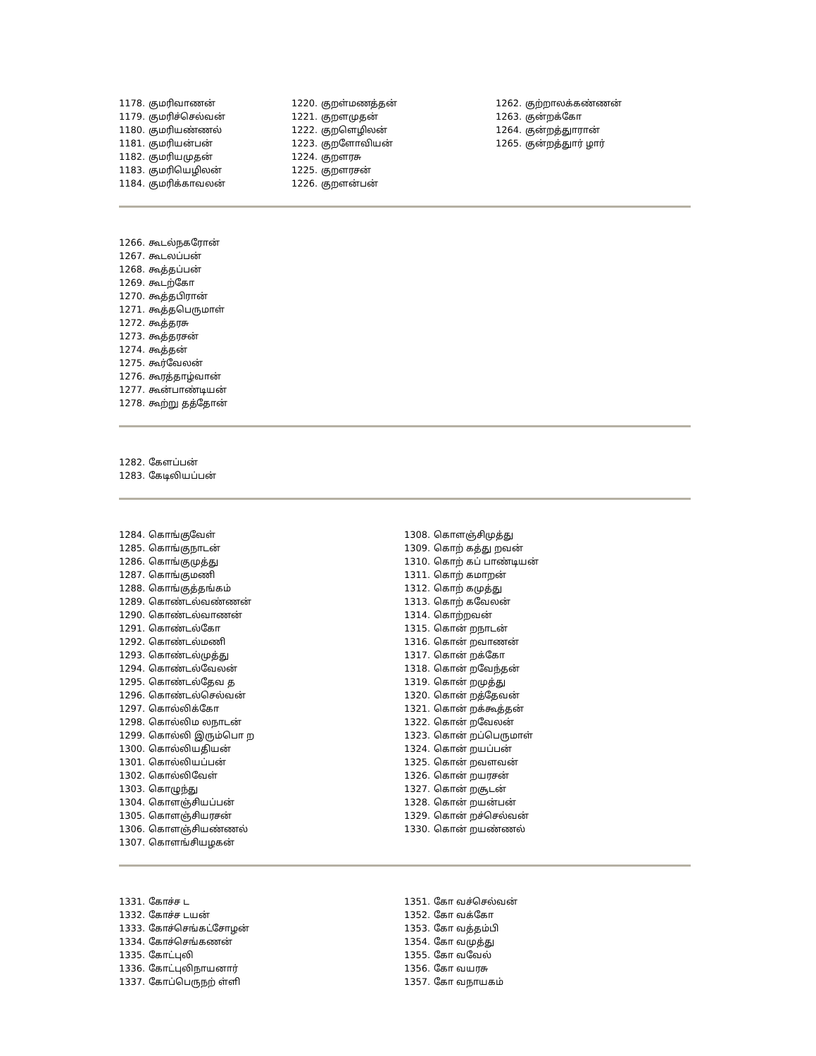1178. குமரிவாணன்
1179. குமரிச்செல்வன்
1180. குமரியண்ணல்
1181. குமரியன்பன்
1182. குமரியமுதன்
1183. குமரியெழிலன்
1184. குமரிக்காவலன்
1220. குறள்மணத்தன்
1221. குறளமுதன்
1222. குறளெழிலன்
1223. குறளோவியன்
1224. குறளரசு
1225. குறளரசன்
1226. குறளன்பன்
1262. குற்றாலக்கண்ணன்
1263. குன்றக்கோ
1264. குன்றத்துாரான்
1265. குன்றத்துார் ழார்
1266. கூடல்நகரோன்
1267. கூடலப்பன்
1268. கூத்தப்பன்
1269. கூடற்கோ
1270. கூத்தபிரான்
1271. கூத்தபெருமாள்
1272. கூத்தரசு
1273. கூத்தரசன்
1274. கூத்தன்
1275. கூர்வேலன்
1276. கூரத்தாழ்வான்
1277. கூன்பாண்டியன்
1278. கூற்று தத்தோன்
1282. கேளப்பன்
1283. கேடிலியப்பன்
1284. கொங்குவேள்
1285. கொங்குநாடன்
1286. கொங்குமுத்து
1287. கொங்குமணி
1288. கொங்குத்தங்கம்
1289. கொண்டல்வண்ணன்
1290. கொண்டல்வாணன்
1291. கொண்டல்கோ
1292. கொண்டல்மணி
1293. கொண்டல்முத்து
1294. கொண்டல்வேலன்
1295. கொண்டல்தேவ த
1296. கொண்டல்செல்வன்
1297. கொல்லிக்கோ
1298. கொல்லிம லநாடன்
1299. கொல்லி இரும்பொ ற
1300. கொல்லியதியன்
1301. கொல்லியப்பன்
1302. கொல்லிவேள்
1303. கொழுந்து
1304. கொளஞ்சியப்பன்
1305. கொளஞ்சியரசன்
1306. கொளஞ்சியண்ணல்
1307. கொளங்சியழகன்
1308. கொளஞ்சிமுத்து
1309. கொற் கத்து றவன்
1310. கொற் கப் பாண்டியன்
1311. கொற் கமாறன்
1312. கொற் கமுத்து
1313. கொற் கவேலன்
1314. கொற்றவன்
1315. கொன் றநாடன்
1316. கொன் றவாணன்
1317. கொன் றக்கோ
1318. கொன் றவேந்தன்
1319. கொன் றமுத்து
1320. கொன் றத்தேவன்
1321. கொன் றக்கூத்தன்
1322. கொன் றவேலன்
1323. கொன் றப்பெருமாள்
1324. கொன் றயப்பன்
1325. கொன் றவளவன்
1326. கொன் றயரசன்
1327. கொன் றசூடன்
1328. கொன் றயன்பன்
1329. கொன் றச்செல்வன்
1330. கொன் றயண்ணல்
1331. கோச்ச ட
1332. கோச்ச டயன்
1333. கோச்செங்கட்சோழன்
1334. கோச்செங்கணன்
1335. கோட்புலி
1336. கோட்புலிநாயனார்
1337. கோப்பெருநற் ள்ளி
1351. கோ வச்செல்வன்
1352. கோ வக்கோ
1353. கோ வத்தம்பி
1354. கோ வமுத்து
1355. கோ வவேல்
1356. கோ வயரசு
1357. கோ வநாயகம்